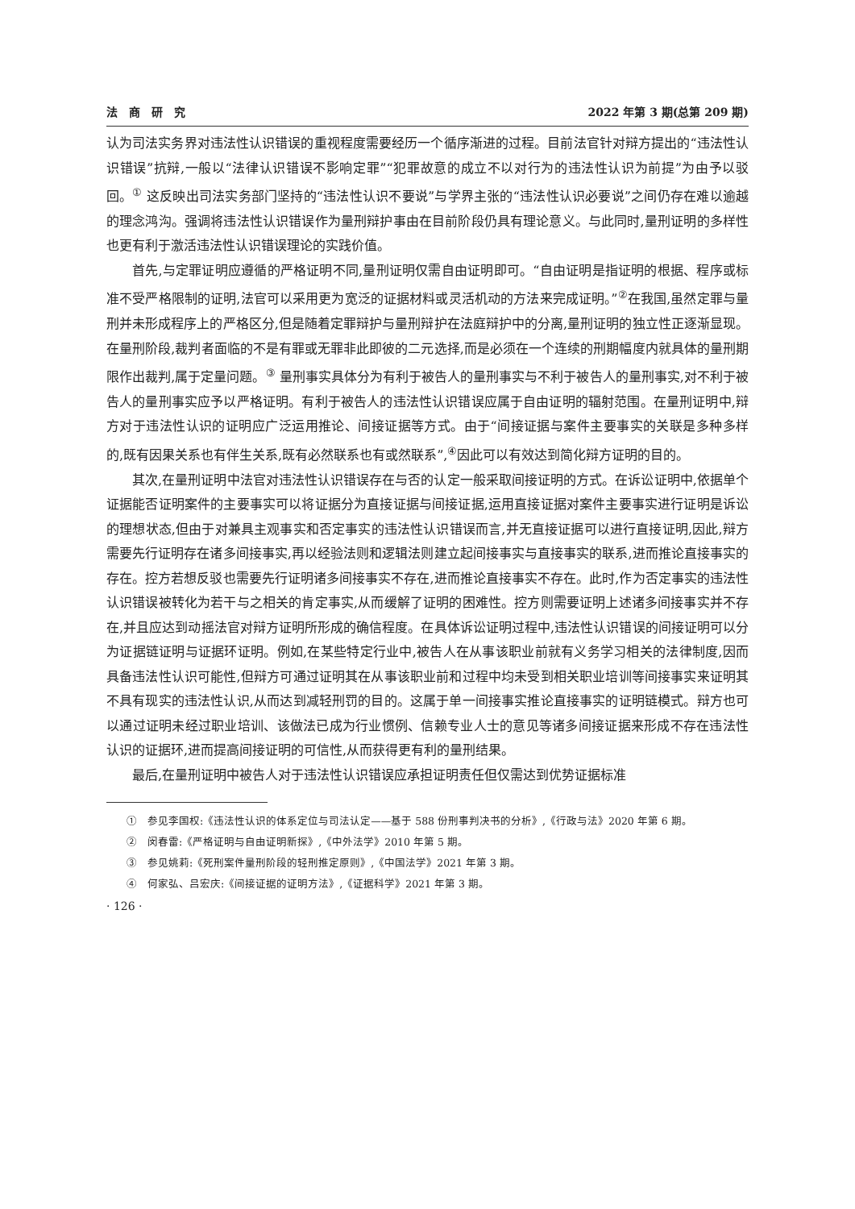法　商　研　究 2022 年第 3 期(总第 209 期)
认为司法实务界对违法性认识错误的重视程度需要经历一个循序渐进的过程。目前法官针对辩方提出的“违法性认识错误”抗辩,一般以“法律认识错误不影响定罪”“犯罪故意的成立不以对行为的违法性认识为前提”为由予以驳回。<sup>①</sup> 这反映出司法实务部门坚持的“违法性认识不要说”与学界主张的“违法性认识必要说”之间仍存在难以逾越的理念鸿沟。强调将违法性认识错误作为量刑辩护事由在目前阶段仍具有理论意义。与此同时,量刑证明的多样性也更有利于激活违法性认识错误理论的实践价值。
首先,与定罪证明应遵循的严格证明不同,量刑证明仅需自由证明即可。“自由证明是指证明的根据、程序或标准不受严格限制的证明,法官可以采用更为宽泛的证据材料或灵活机动的方法来完成证明。”<sup>②</sup>在我国,虽然定罪与量刑并未形成程序上的严格区分,但是随着定罪辩护与量刑辩护在法庭辩护中的分离,量刑证明的独立性正逐渐显现。在量刑阶段,裁判者面临的不是有罪或无罪非此即彼的二元选择,而是必须在一个连续的刑期幅度内就具体的量刑期限作出裁判,属于定量问题。<sup>③</sup> 量刑事实具体分为有利于被告人的量刑事实与不利于被告人的量刑事实,对不利于被告人的量刑事实应予以严格证明。有利于被告人的违法性认识错误应属于自由证明的辐射范围。在量刑证明中,辩方对于违法性认识的证明应广泛运用推论、间接证据等方式。由于“间接证据与案件主要事实的关联是多种多样的,既有因果关系也有伴生关系,既有必然联系也有或然联系”,<sup>④</sup>因此可以有效达到简化辩方证明的目的。
其次,在量刑证明中法官对违法性认识错误存在与否的认定一般采取间接证明的方式。在诉讼证明中,依据单个证据能否证明案件的主要事实可以将证据分为直接证据与间接证据,运用直接证据对案件主要事实进行证明是诉讼的理想状态,但由于对兼具主观事实和否定事实的违法性认识错误而言,并无直接证据可以进行直接证明,因此,辩方需要先行证明存在诸多间接事实,再以经验法则和逻辑法则建立起间接事实与直接事实的联系,进而推论直接事实的存在。控方若想反驳也需要先行证明诸多间接事实不存在,进而推论直接事实不存在。此时,作为否定事实的违法性认识错误被转化为若干与之相关的肯定事实,从而缓解了证明的困难性。控方则需要证明上述诸多间接事实并不存在,并且应达到动摇法官对辩方证明所形成的确信程度。在具体诉讼证明过程中,违法性认识错误的间接证明可以分为证据链证明与证据环证明。例如,在某些特定行业中,被告人在从事该职业前就有义务学习相关的法律制度,因而具备违法性认识可能性,但辩方可通过证明其在从事该职业前和过程中均未受到相关职业培训等间接事实来证明其不具有现实的违法性认识,从而达到减轻刑罚的目的。这属于单一间接事实推论直接事实的证明链模式。辩方也可以通过证明未经过职业培训、该做法已成为行业惯例、信赖专业人士的意见等诸多间接证据来形成不存在违法性认识的证据环,进而提高间接证明的可信性,从而获得更有利的量刑结果。
最后,在量刑证明中被告人对于违法性认识错误应承担证明责任但仅需达到优势证据标准
①　参见李国权:《违法性认识的体系定位与司法认定——基于 588 份刑事判决书的分析》,《行政与法》2020 年第 6 期。
②　闵春雷:《严格证明与自由证明新探》,《中外法学》2010 年第 5 期。
③　参见姚莉:《死刑案件量刑阶段的轻刑推定原则》,《中国法学》2021 年第 3 期。
④　何家弘、吕宏庆:《间接证据的证明方法》,《证据科学》2021 年第 3 期。
· 126 ·